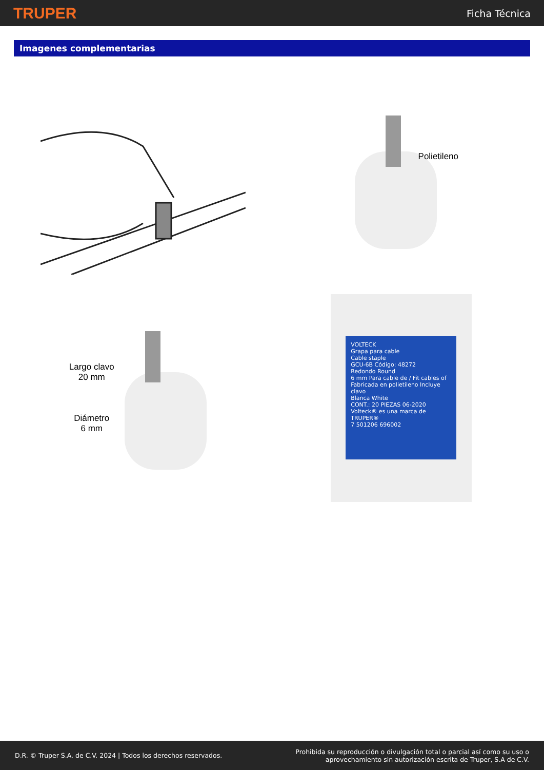TRUPER Ficha Técnica
Imagenes complementarias
Polietileno
Largo clavo
20 mm
Diámetro
6 mm
VOLTECK
Grapa para cable
Cable staple
GCU-6B Código: 48272
Redondo Round
6 mm Para cable de / Fit cables of
Fabricada en polietileno Incluye clavo
Blanca White
CONT.: 20 PIEZAS 06-2020
Volteck® es una marca de TRUPER®
7 501206 696002
D.R. © Truper S.A. de C.V. 2024 | Todos los derechos reservados. Prohibida su reproducción o divulgación total o parcial así como su uso o
aprovechamiento sin autorización escrita de Truper, S.A de C.V.